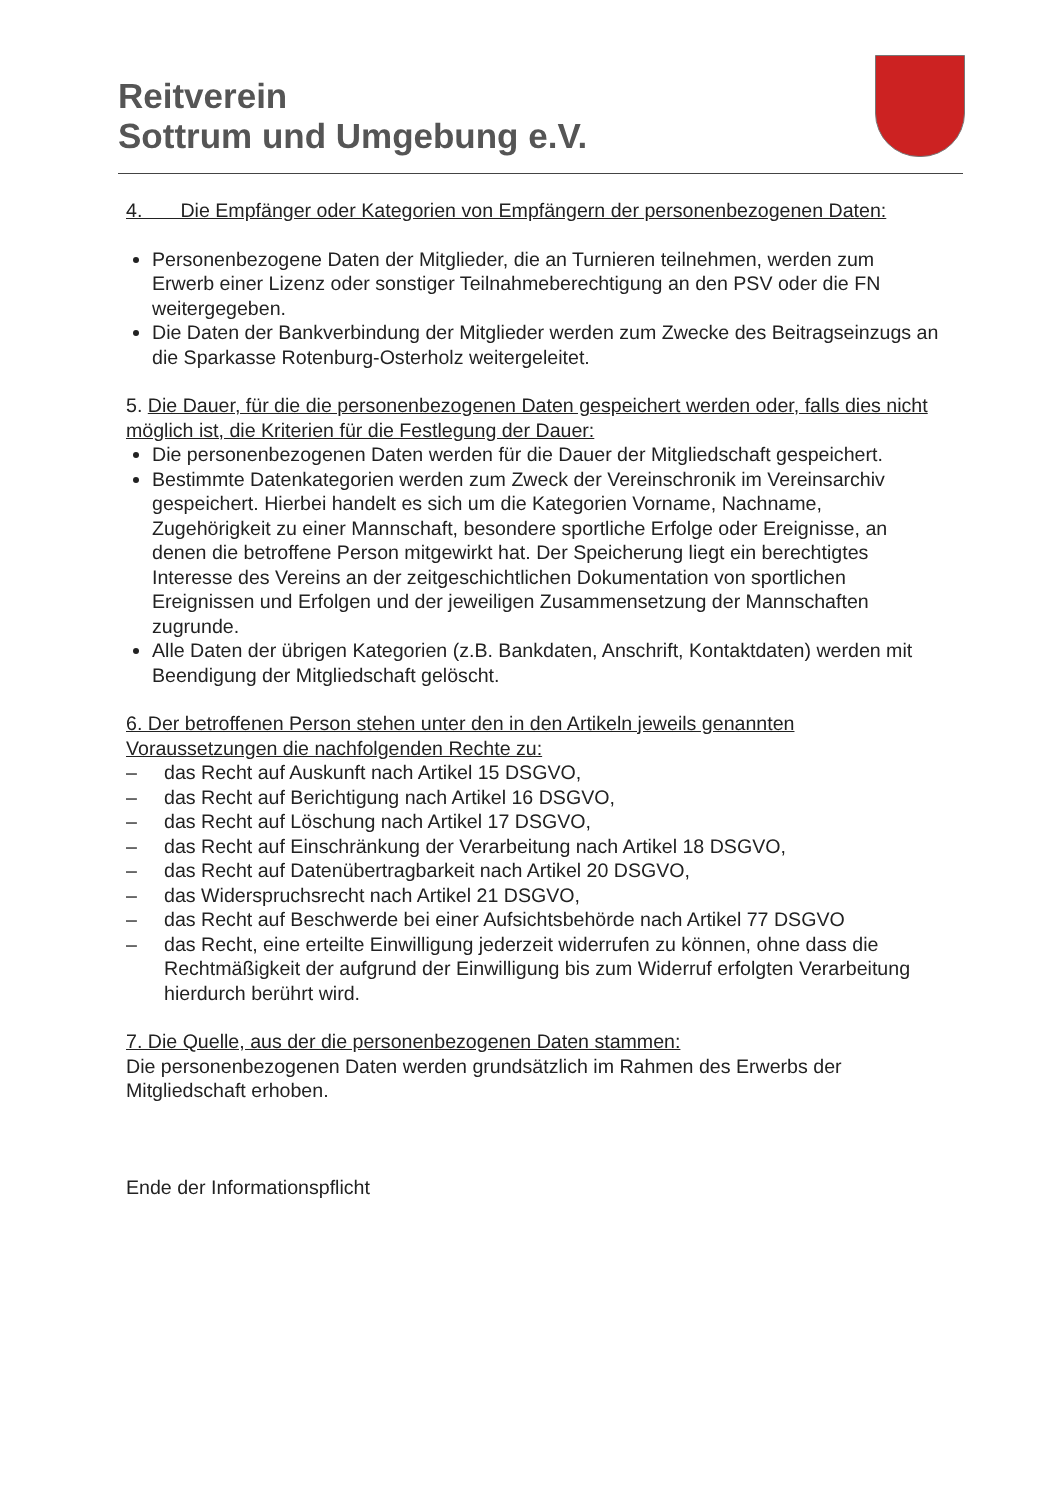Reitverein
Sottrum und Umgebung e.V.
4. Die Empfänger oder Kategorien von Empfängern der personenbezogenen Daten:
Personenbezogene Daten der Mitglieder, die an Turnieren teilnehmen, werden zum Erwerb einer Lizenz oder sonstiger Teilnahmeberechtigung an den PSV oder die FN weitergegeben.
Die Daten der Bankverbindung der Mitglieder werden zum Zwecke des Beitragseinzugs an die Sparkasse Rotenburg-Osterholz weitergeleitet.
5. Die Dauer, für die die personenbezogenen Daten gespeichert werden oder, falls dies nicht möglich ist, die Kriterien für die Festlegung der Dauer:
Die personenbezogenen Daten werden für die Dauer der Mitgliedschaft gespeichert.
Bestimmte Datenkategorien werden zum Zweck der Vereinschronik im Vereinsarchiv gespeichert. Hierbei handelt es sich um die Kategorien Vorname, Nachname, Zugehörigkeit zu einer Mannschaft, besondere sportliche Erfolge oder Ereignisse, an denen die betroffene Person mitgewirkt hat. Der Speicherung liegt ein berechtigtes Interesse des Vereins an der zeitgeschichtlichen Dokumentation von sportlichen Ereignissen und Erfolgen und der jeweiligen Zusammensetzung der Mannschaften zugrunde.
Alle Daten der übrigen Kategorien (z.B. Bankdaten, Anschrift, Kontaktdaten) werden mit Beendigung der Mitgliedschaft gelöscht.
6. Der betroffenen Person stehen unter den in den Artikeln jeweils genannten Voraussetzungen die nachfolgenden Rechte zu:
– das Recht auf Auskunft nach Artikel 15 DSGVO,
– das Recht auf Berichtigung nach Artikel 16 DSGVO,
– das Recht auf Löschung nach Artikel 17 DSGVO,
– das Recht auf Einschränkung der Verarbeitung nach Artikel 18 DSGVO,
– das Recht auf Datenübertragbarkeit nach Artikel 20 DSGVO,
– das Widerspruchsrecht nach Artikel 21 DSGVO,
– das Recht auf Beschwerde bei einer Aufsichtsbehörde nach Artikel 77 DSGVO
– das Recht, eine erteilte Einwilligung jederzeit widerrufen zu können, ohne dass die Rechtmäßigkeit der aufgrund der Einwilligung bis zum Widerruf erfolgten Verarbeitung hierdurch berührt wird.
7. Die Quelle, aus der die personenbezogenen Daten stammen:
Die personenbezogenen Daten werden grundsätzlich im Rahmen des Erwerbs der Mitgliedschaft erhoben.
Ende der Informationspflicht